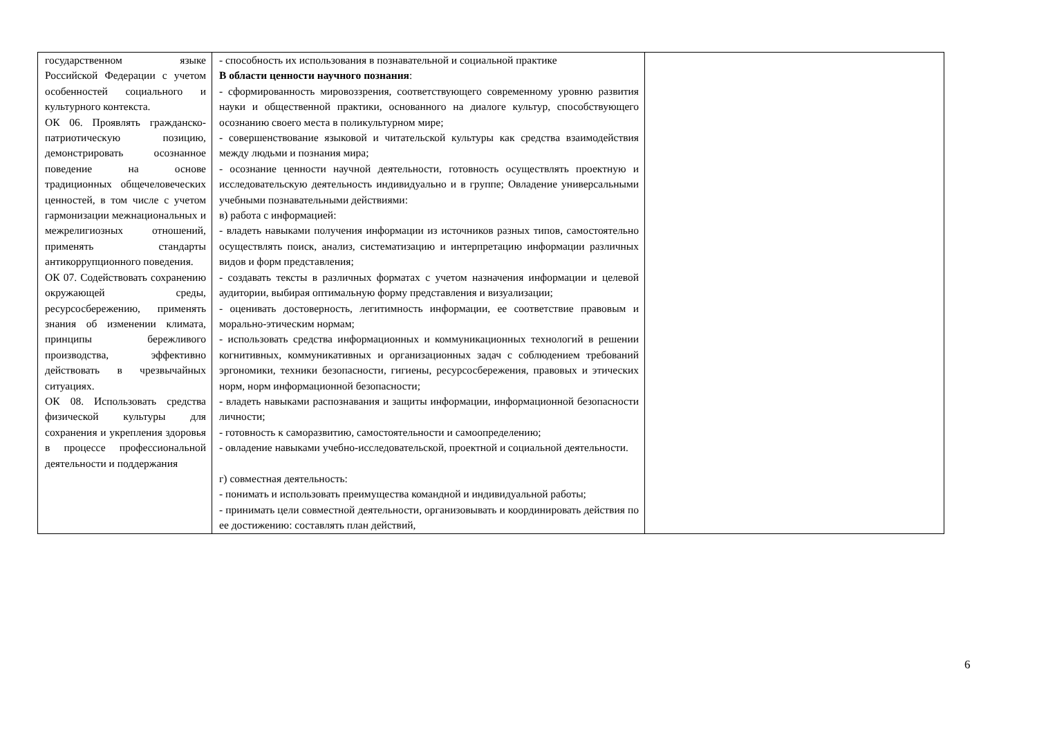| государственном языке Российской Федерации с учетом особенностей социального и культурного контекста. ОК 06. Проявлять гражданско-патриотическую позицию, демонстрировать осознанное поведение на основе традиционных общечеловеческих ценностей, в том числе с учетом гармонизации межнациональных и межрелигиозных отношений, применять стандарты антикоррупционного поведения. ОК 07. Содействовать сохранению окружающей среды, ресурсосбережению, применять знания об изменении климата, принципы бережливого производства, эффективно действовать в чрезвычайных ситуациях. ОК 08. Использовать средства физической культуры для сохранения и укрепления здоровья в процессе профессиональной деятельности и поддержания | - способность их использования в познавательной и социальной практике В области ценности научного познания : - сформированность мировоззрения, соответствующего современному уровню развития науки и общественной практики, основанного на диалоге культур, способствующего осознанию своего места в поликультурном мире; - совершенствование языковой и читательской культуры как средства взаимодействия между людьми и познания мира; - осознание ценности научной деятельности, готовность осуществлять проектную и исследовательскую деятельность индивидуально и в группе; Овладение универсальными учебными познавательными действиями: в) работа с информацией: - владеть навыками получения информации из источников разных типов, самостоятельно осуществлять поиск, анализ, систематизацию и интерпретацию информации различных видов и форм представления; - создавать тексты в различных форматах с учетом назначения информации и целевой аудитории, выбирая оптимальную форму представления и визуализации; - оценивать достоверность, легитимность информации, ее соответствие правовым и морально-этическим нормам; - использовать средства информационных и коммуникационных технологий в решении когнитивных, коммуникативных и организационных задач с соблюдением требований эргономики, техники безопасности, гигиены, ресурсосбережения, правовых и этических норм, норм информационной безопасности; - владеть навыками распознавания и защиты информации, информационной безопасности личности; - готовность к саморазвитию, самостоятельности и самоопределению; - овладение навыками учебно-исследовательской, проектной и социальной деятельности. г) совместная деятельность: - понимать и использовать преимущества командной и индивидуальной работы; - принимать цели совместной деятельности, организовывать и координировать действия по ее достижению: составлять план действий, | |
6